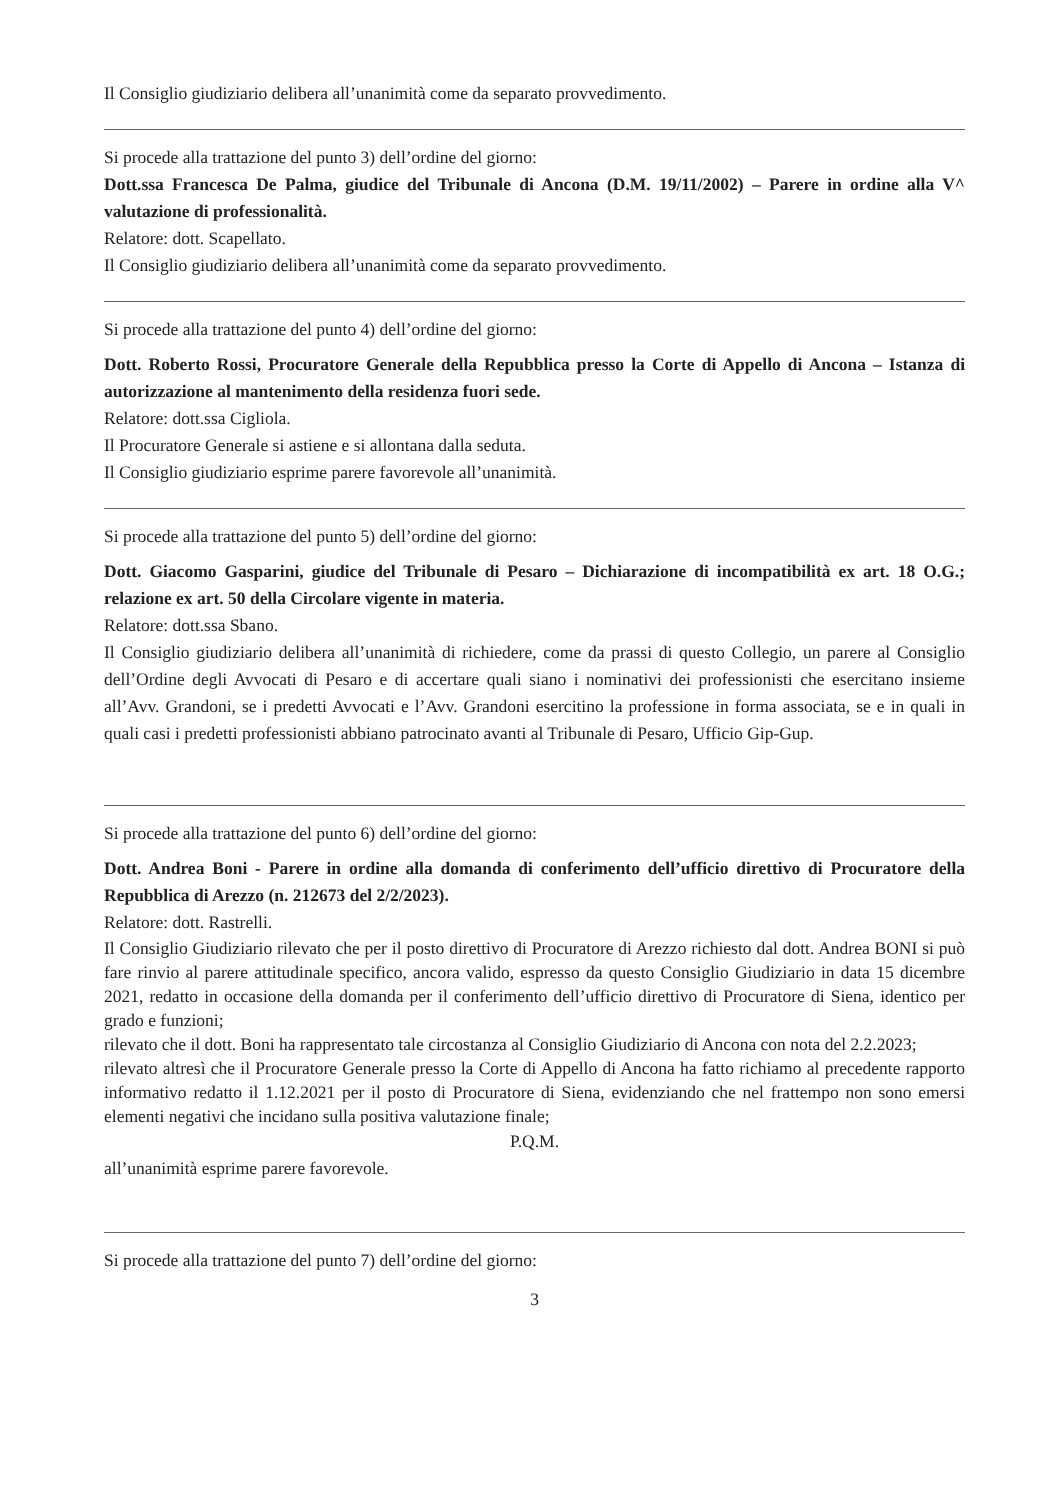Il Consiglio giudiziario delibera all’unanimità come da separato provvedimento.
Si procede alla trattazione del punto 3) dell’ordine del giorno:
Dott.ssa Francesca De Palma, giudice del Tribunale di Ancona (D.M. 19/11/2002) – Parere in ordine alla V^ valutazione di professionalità.
Relatore: dott. Scapellato.
Il Consiglio giudiziario delibera all’unanimità come da separato provvedimento.
Si procede alla trattazione del punto 4) dell’ordine del giorno:
Dott. Roberto Rossi, Procuratore Generale della Repubblica presso la Corte di Appello di Ancona – Istanza di autorizzazione al mantenimento della residenza fuori sede.
Relatore: dott.ssa Cigliola.
Il Procuratore Generale si astiene e si allontana dalla seduta.
Il Consiglio giudiziario esprime parere favorevole all’unanimità.
Si procede alla trattazione del punto 5) dell’ordine del giorno:
Dott. Giacomo Gasparini, giudice del Tribunale di Pesaro – Dichiarazione di incompatibilità ex art. 18 O.G.; relazione ex art. 50 della Circolare vigente in materia.
Relatore: dott.ssa Sbano.
Il Consiglio giudiziario delibera all’unanimità di richiedere, come da prassi di questo Collegio, un parere al Consiglio dell’Ordine degli Avvocati di Pesaro e di accertare quali siano i nominativi dei professionisti che esercitano insieme all’Avv. Grandoni, se i predetti Avvocati e l’Avv. Grandoni esercitino la professione in forma associata, se e in quali in quali casi i predetti professionisti abbiano patrocinato avanti al Tribunale di Pesaro, Ufficio Gip-Gup.
Si procede alla trattazione del punto 6) dell’ordine del giorno:
Dott. Andrea Boni - Parere in ordine alla domanda di conferimento dell’ufficio direttivo di Procuratore della Repubblica di Arezzo (n. 212673 del 2/2/2023).
Relatore: dott. Rastrelli.
Il Consiglio Giudiziario rilevato che per il posto direttivo di Procuratore di Arezzo richiesto dal dott. Andrea BONI si può fare rinvio al parere attitudinale specifico, ancora valido, espresso da questo Consiglio Giudiziario in data 15 dicembre 2021, redatto in occasione della domanda per il conferimento dell’ufficio direttivo di Procuratore di Siena, identico per grado e funzioni;
rilevato che il dott. Boni ha rappresentato tale circostanza al Consiglio Giudiziario di Ancona con nota del 2.2.2023;
rilevato altresì che il Procuratore Generale presso la Corte di Appello di Ancona ha fatto richiamo al precedente rapporto informativo redatto il 1.12.2021 per il posto di Procuratore di Siena, evidenziando che nel frattempo non sono emersi elementi negativi che incidano sulla positiva valutazione finale;
P.Q.M.
all’unanimità esprime parere favorevole.
Si procede alla trattazione del punto 7) dell’ordine del giorno:
3